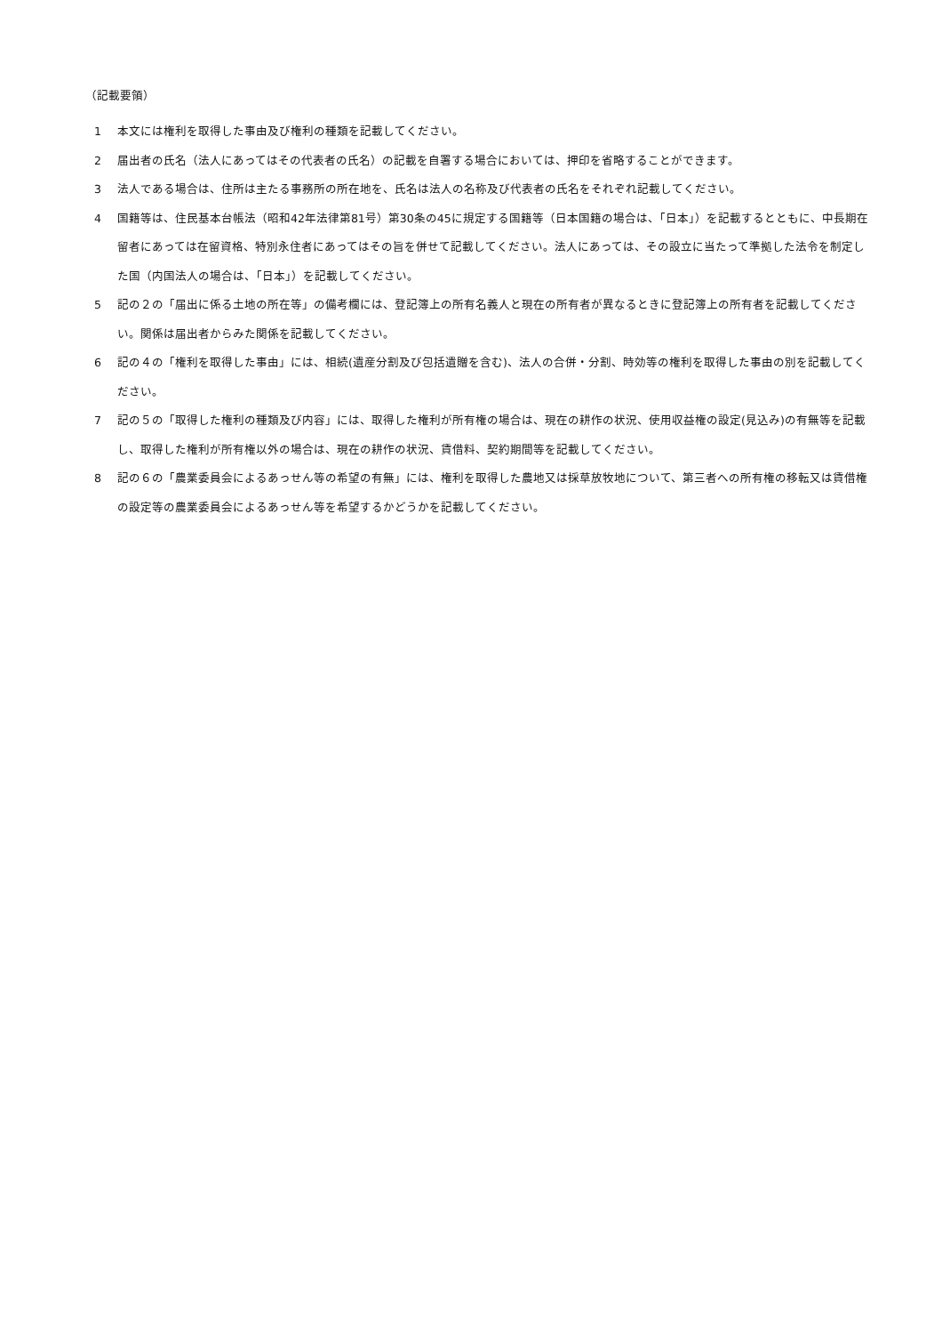（記載要領）
1 本文には権利を取得した事由及び権利の種類を記載してください。
2 届出者の氏名（法人にあってはその代表者の氏名）の記載を自署する場合においては、押印を省略することができます。
3 法人である場合は、住所は主たる事務所の所在地を、氏名は法人の名称及び代表者の氏名をそれぞれ記載してください。
4 国籍等は、住民基本台帳法（昭和42年法律第81号）第30条の45に規定する国籍等（日本国籍の場合は、「日本」）を記載するとともに、中長期在留者にあっては在留資格、特別永住者にあってはその旨を併せて記載してください。法人にあっては、その設立に当たって準拠した法令を制定した国（内国法人の場合は、「日本」）を記載してください。
5 記の２の「届出に係る土地の所在等」の備考欄には、登記簿上の所有名義人と現在の所有者が異なるときに登記簿上の所有者を記載してください。関係は届出者からみた関係を記載してください。
6 記の４の「権利を取得した事由」には、相続(遺産分割及び包括遺贈を含む)、法人の合併・分割、時効等の権利を取得した事由の別を記載してください。
7 記の５の「取得した権利の種類及び内容」には、取得した権利が所有権の場合は、現在の耕作の状況、使用収益権の設定(見込み)の有無等を記載し、取得した権利が所有権以外の場合は、現在の耕作の状況、賃借料、契約期間等を記載してください。
8 記の６の「農業委員会によるあっせん等の希望の有無」には、権利を取得した農地又は採草放牧地について、第三者への所有権の移転又は賃借権の設定等の農業委員会によるあっせん等を希望するかどうかを記載してください。